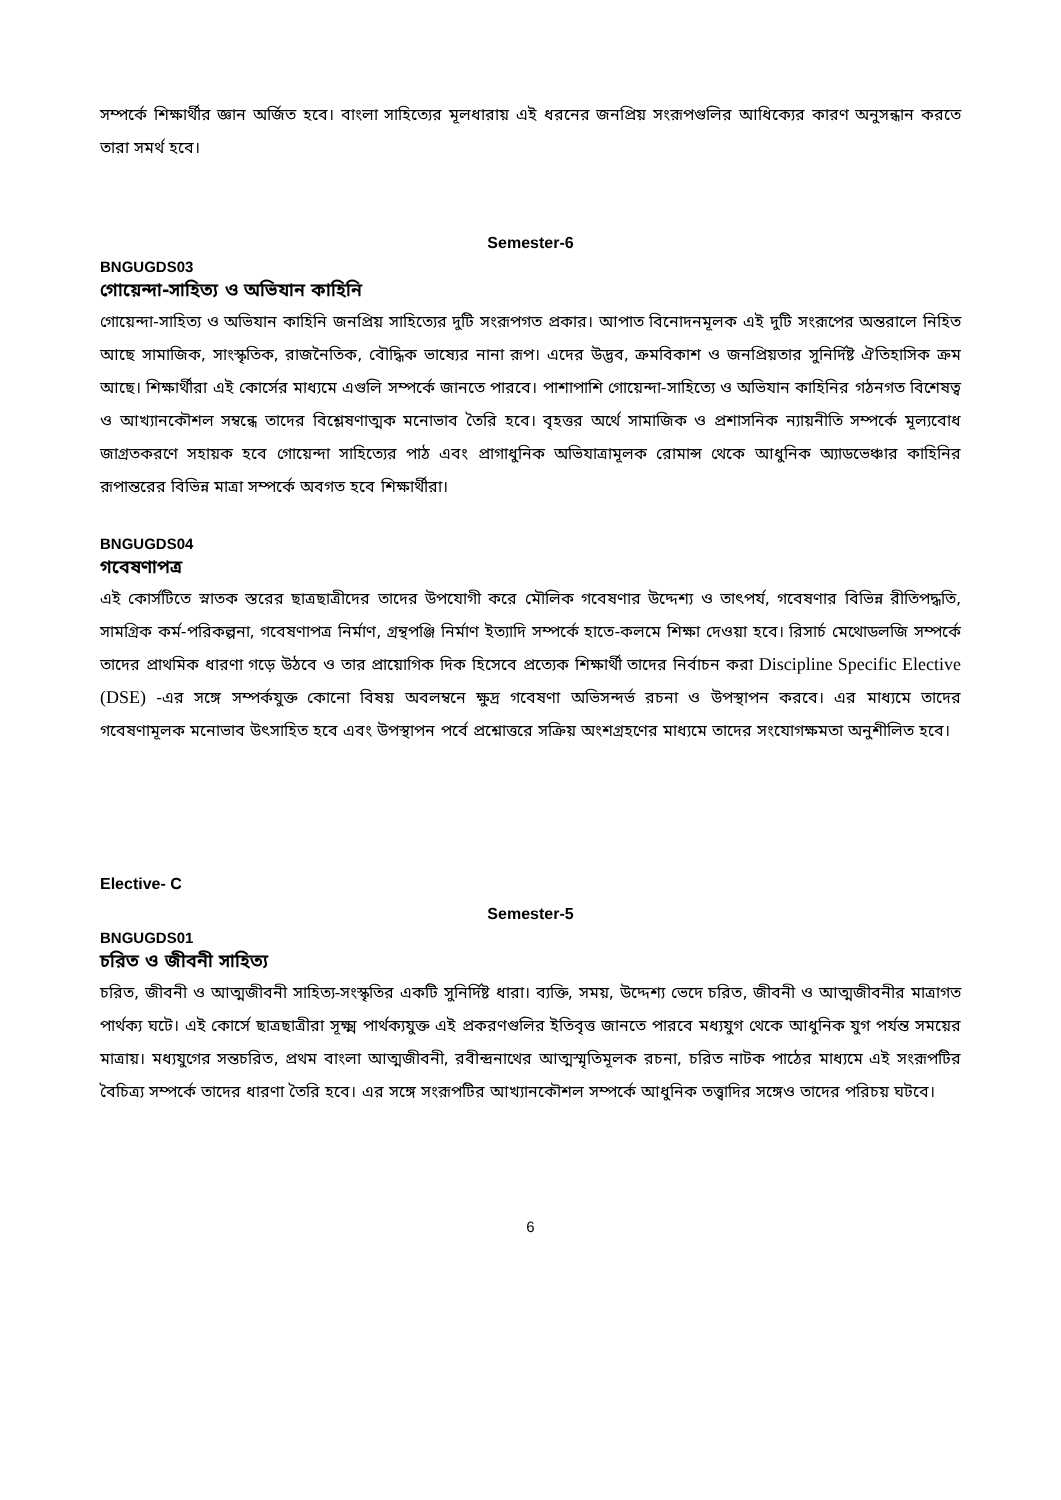সম্পর্কে শিক্ষার্থীর জ্ঞান অর্জিত হবে। বাংলা সাহিত্যের মূলধারায় এই ধরনের জনপ্রিয় সংরূপগুলির আধিক্যের কারণ অনুসন্ধান করতে তারা সমর্থ হবে।
Semester-6
BNGUGDS03
গোয়েন্দা-সাহিত্য ও অভিযান কাহিনি
গোয়েন্দা-সাহিত্য ও অভিযান কাহিনি জনপ্রিয় সাহিত্যের দুটি সংরূপগত প্রকার। আপাত বিনোদনমূলক এই দুটি সংরূপের অন্তরালে নিহিত আছে সামাজিক, সাংস্কৃতিক, রাজনৈতিক, বৌদ্ধিক ভাষ্যের নানা রূপ। এদের উদ্ভব, ক্রমবিকাশ ও জনপ্রিয়তার সুনির্দিষ্ট ঐতিহাসিক ক্রম আছে। শিক্ষার্থীরা এই কোর্সের মাধ্যমে এগুলি সম্পর্কে জানতে পারবে। পাশাপাশি গোয়েন্দা-সাহিত্যে ও অভিযান কাহিনির গঠনগত বিশেষত্ব ও আখ্যানকৌশল সম্বন্ধে তাদের বিশ্লেষণাত্মক মনোভাব তৈরি হবে। বৃহত্তর অর্থে সামাজিক ও প্রশাসনিক ন্যায়নীতি সম্পর্কে মূল্যবোধ জাগ্রতকরণে সহায়ক হবে গোয়েন্দা সাহিত্যের পাঠ এবং প্রাগাধুনিক অভিযাত্রামূলক রোমান্স থেকে আধুনিক অ্যাডভেঞ্চার কাহিনির রূপান্তরের বিভিন্ন মাত্রা সম্পর্কে অবগত হবে শিক্ষার্থীরা।
BNGUGDS04
গবেষণাপত্র
এই কোর্সটিতে স্নাতক স্তরের ছাত্রছাত্রীদের তাদের উপযোগী করে মৌলিক গবেষণার উদ্দেশ্য ও তাৎপর্য, গবেষণার বিভিন্ন রীতিপদ্ধতি, সামগ্রিক কর্ম-পরিকল্পনা, গবেষণাপত্র নির্মাণ, গ্রন্থপঞ্জি নির্মাণ ইত্যাদি সম্পর্কে হাতে-কলমে শিক্ষা দেওয়া হবে। রিসার্চ মেথোডলজি সম্পর্কে তাদের প্রাথমিক ধারণা গড়ে উঠবে ও তার প্রায়োগিক দিক হিসেবে প্রত্যেক শিক্ষার্থী তাদের নির্বাচন করা Discipline Specific Elective (DSE) -এর সঙ্গে সম্পর্কযুক্ত কোনো বিষয় অবলম্বনে ক্ষুদ্র গবেষণা অভিসন্দর্ভ রচনা ও উপস্থাপন করবে। এর মাধ্যমে তাদের গবেষণামূলক মনোভাব উৎসাহিত হবে এবং উপস্থাপন পর্বে প্রশ্নোত্তরে সক্রিয় অংশগ্রহণের মাধ্যমে তাদের সংযোগক্ষমতা অনুশীলিত হবে।
Elective- C
Semester-5
BNGUGDS01
চরিত ও জীবনী সাহিত্য
চরিত, জীবনী ও আত্মজীবনী সাহিত্য-সংস্কৃতির একটি সুনির্দিষ্ট ধারা। ব্যক্তি, সময়, উদ্দেশ্য ভেদে চরিত, জীবনী ও আত্মজীবনীর মাত্রাগত পার্থক্য ঘটে। এই কোর্সে ছাত্রছাত্রীরা সূক্ষ্ম পার্থক্যযুক্ত এই প্রকরণগুলির ইতিবৃত্ত জানতে পারবে মধ্যযুগ থেকে আধুনিক যুগ পর্যন্ত সময়ের মাত্রায়। মধ্যযুগের সন্তচরিত, প্রথম বাংলা আত্মজীবনী, রবীন্দ্রনাথের আত্মস্মৃতিমূলক রচনা, চরিত নাটক পাঠের মাধ্যমে এই সংরূপটির বৈচিত্র্য সম্পর্কে তাদের ধারণা তৈরি হবে। এর সঙ্গে সংরূপটির আখ্যানকৌশল সম্পর্কে আধুনিক তত্ত্বাদির সঙ্গেও তাদের পরিচয় ঘটবে।
6